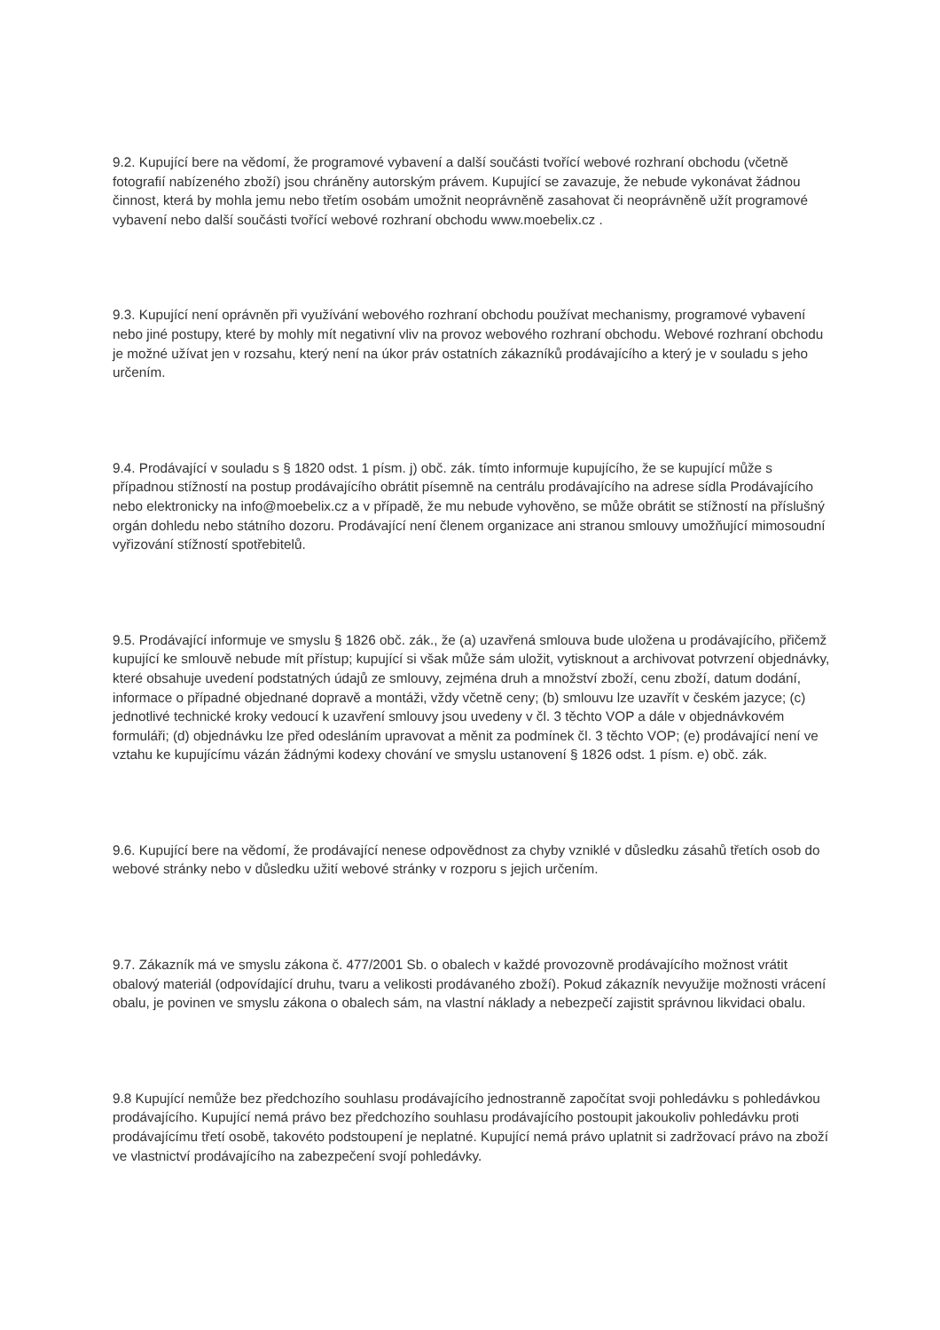9.2. Kupující bere na vědomí, že programové vybavení a další součásti tvořící webové rozhraní obchodu (včetně fotografií nabízeného zboží) jsou chráněny autorským právem. Kupující se zavazuje, že nebude vykonávat žádnou činnost, která by mohla jemu nebo třetím osobám umožnit neoprávněně zasahovat či neoprávněně užít programové vybavení nebo další součásti tvořící webové rozhraní obchodu www.moebelix.cz .
9.3. Kupující není oprávněn při využívání webového rozhraní obchodu používat mechanismy, programové vybavení nebo jiné postupy, které by mohly mít negativní vliv na provoz webového rozhraní obchodu. Webové rozhraní obchodu je možné užívat jen v rozsahu, který není na úkor práv ostatních zákazníků prodávajícího a který je v souladu s jeho určením.
9.4. Prodávající v souladu s § 1820 odst. 1 písm. j) obč. zák. tímto informuje kupujícího, že se kupující může s případnou stížností na postup prodávajícího obrátit písemně na centrálu prodávajícího na adrese sídla Prodávajícího nebo elektronicky na info@moebelix.cz a v případě, že mu nebude vyhověno, se může obrátit se stížností na příslušný orgán dohledu nebo státního dozoru. Prodávající není členem organizace ani stranou smlouvy umožňující mimosoudní vyřizování stížností spotřebitelů.
9.5. Prodávající informuje ve smyslu § 1826 obč. zák., že (a) uzavřená smlouva bude uložena u prodávajícího, přičemž kupující ke smlouvě nebude mít přístup; kupující si však může sám uložit, vytisknout a archivovat potvrzení objednávky, které obsahuje uvedení podstatných údajů ze smlouvy, zejména druh a množství zboží, cenu zboží, datum dodání, informace o případné objednané dopravě a montáži, vždy včetně ceny; (b) smlouvu lze uzavřít v českém jazyce; (c) jednotlivé technické kroky vedoucí k uzavření smlouvy jsou uvedeny v čl. 3 těchto VOP a dále v objednávkovém formuláři; (d) objednávku lze před odesláním upravovat a měnit za podmínek čl. 3 těchto VOP; (e) prodávající není ve vztahu ke kupujícímu vázán žádnými kodexy chování ve smyslu ustanovení § 1826 odst. 1 písm. e) obč. zák.
9.6. Kupující bere na vědomí, že prodávající nenese odpovědnost za chyby vzniklé v důsledku zásahů třetích osob do webové stránky nebo v důsledku užití webové stránky v rozporu s jejich určením.
9.7. Zákazník má ve smyslu zákona č. 477/2001 Sb. o obalech v každé provozovně prodávajícího možnost vrátit obalový materiál (odpovídající druhu, tvaru a velikosti prodávaného zboží). Pokud zákazník nevyužije možnosti vrácení obalu, je povinen ve smyslu zákona o obalech sám, na vlastní náklady a nebezpečí zajistit správnou likvidaci obalu.
9.8 Kupující nemůže bez předchozího souhlasu prodávajícího jednostranně započítat svoji pohledávku s pohledávkou prodávajícího. Kupující nemá právo bez předchozího souhlasu prodávajícího postoupit jakoukoliv pohledávku proti prodávajícímu třetí osobě, takovéto podstoupení je neplatné. Kupující nemá právo uplatnit si zadržovací právo na zboží ve vlastnictví prodávajícího na zabezpečení svojí pohledávky.